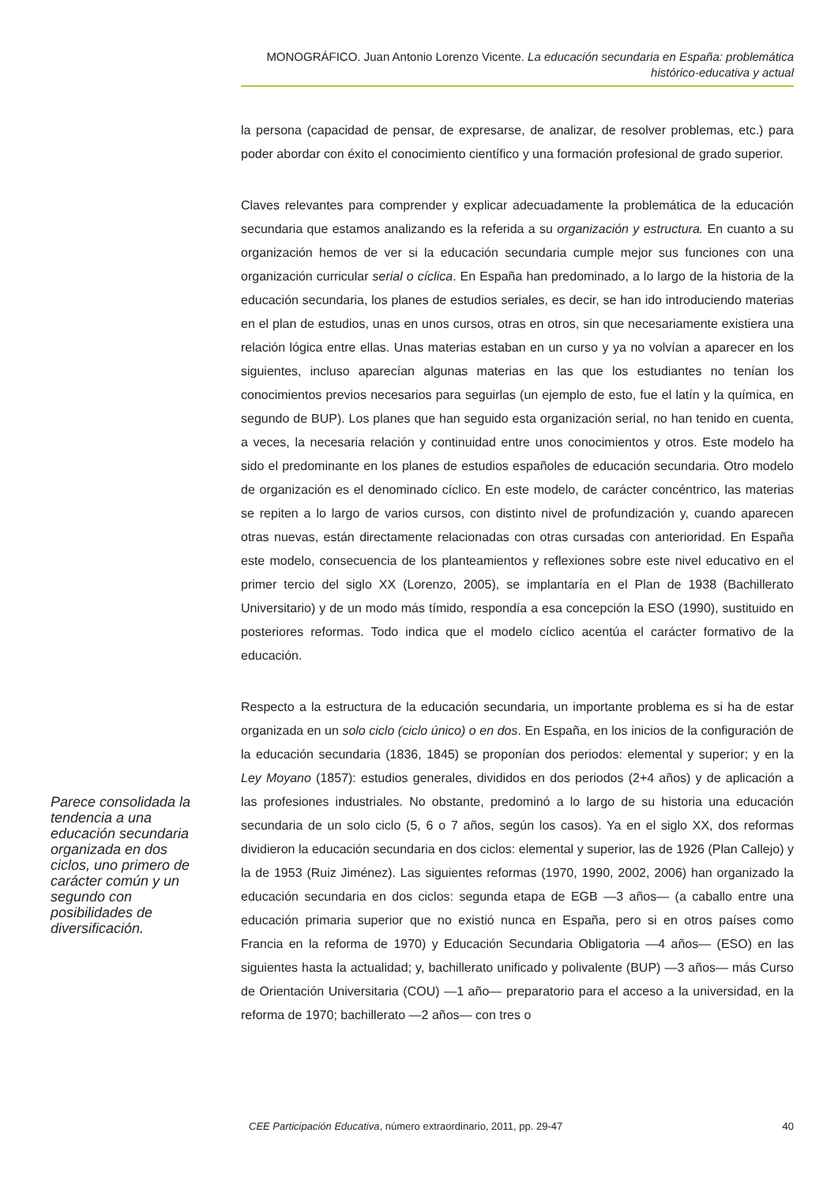MONOGRÁFICO. Juan Antonio Lorenzo Vicente. La educación secundaria en España: problemática histórico-educativa y actual
la persona (capacidad de pensar, de expresarse, de analizar, de resolver problemas, etc.) para poder abordar con éxito el conocimiento científico y una formación profesional de grado superior.
Claves relevantes para comprender y explicar adecuadamente la problemática de la educación secundaria que estamos analizando es la referida a su organización y estructura. En cuanto a su organización hemos de ver si la educación secundaria cumple mejor sus funciones con una organización curricular serial o cíclica. En España han predominado, a lo largo de la historia de la educación secundaria, los planes de estudios seriales, es decir, se han ido introduciendo materias en el plan de estudios, unas en unos cursos, otras en otros, sin que necesariamente existiera una relación lógica entre ellas. Unas materias estaban en un curso y ya no volvían a aparecer en los siguientes, incluso aparecían algunas materias en las que los estudiantes no tenían los conocimientos previos necesarios para seguirlas (un ejemplo de esto, fue el latín y la química, en segundo de BUP). Los planes que han seguido esta organización serial, no han tenido en cuenta, a veces, la necesaria relación y continuidad entre unos conocimientos y otros. Este modelo ha sido el predominante en los planes de estudios españoles de educación secundaria. Otro modelo de organización es el denominado cíclico. En este modelo, de carácter concéntrico, las materias se repiten a lo largo de varios cursos, con distinto nivel de profundización y, cuando aparecen otras nuevas, están directamente relacionadas con otras cursadas con anterioridad. En España este modelo, consecuencia de los planteamientos y reflexiones sobre este nivel educativo en el primer tercio del siglo XX (Lorenzo, 2005), se implantaría en el Plan de 1938 (Bachillerato Universitario) y de un modo más tímido, respondía a esa concepción la ESO (1990), sustituido en posteriores reformas. Todo indica que el modelo cíclico acentúa el carácter formativo de la educación.
Respecto a la estructura de la educación secundaria, un importante problema es si ha de estar organizada en un solo ciclo (ciclo único) o en dos. En España, en los inicios de la configuración de la educación secundaria (1836, 1845) se proponían dos periodos: elemental y superior; y en la Ley Moyano (1857): estudios generales, divididos en dos periodos (2+4 años) y de aplicación a las profesiones industriales. No obstante, predominó a lo largo de su historia una educación secundaria de un solo ciclo (5, 6 o 7 años, según los casos). Ya en el siglo XX, dos reformas dividieron la educación secundaria en dos ciclos: elemental y superior, las de 1926 (Plan Callejo) y la de 1953 (Ruiz Jiménez). Las siguientes reformas (1970, 1990, 2002, 2006) han organizado la educación secundaria en dos ciclos: segunda etapa de EGB —3 años— (a caballo entre una educación primaria superior que no existió nunca en España, pero si en otros países como Francia en la reforma de 1970) y Educación Secundaria Obligatoria —4 años— (ESO) en las siguientes hasta la actualidad; y, bachillerato unificado y polivalente (BUP) —3 años— más Curso de Orientación Universitaria (COU) —1 año— preparatorio para el acceso a la universidad, en la reforma de 1970; bachillerato —2 años— con tres o
Parece consolidada la tendencia a una educación secundaria organizada en dos ciclos, uno primero de carácter común y un segundo con posibilidades de diversificación.
CEE Participación Educativa, número extraordinario, 2011, pp. 29-47 40